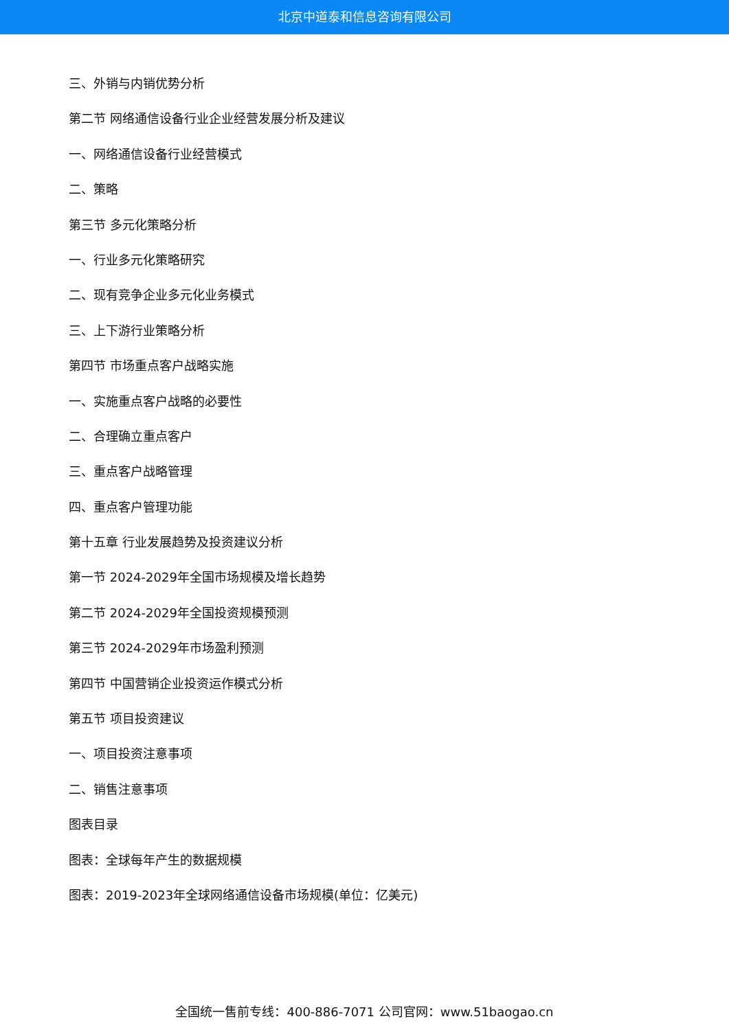北京中道泰和信息咨询有限公司
三、外销与内销优势分析
第二节 网络通信设备行业企业经营发展分析及建议
一、网络通信设备行业经营模式
二、策略
第三节 多元化策略分析
一、行业多元化策略研究
二、现有竞争企业多元化业务模式
三、上下游行业策略分析
第四节 市场重点客户战略实施
一、实施重点客户战略的必要性
二、合理确立重点客户
三、重点客户战略管理
四、重点客户管理功能
第十五章 行业发展趋势及投资建议分析
第一节 2024-2029年全国市场规模及增长趋势
第二节 2024-2029年全国投资规模预测
第三节 2024-2029年市场盈利预测
第四节 中国营销企业投资运作模式分析
第五节 项目投资建议
一、项目投资注意事项
二、销售注意事项
图表目录
图表：全球每年产生的数据规模
图表：2019-2023年全球网络通信设备市场规模(单位：亿美元)
全国统一售前专线：400-886-7071 公司官网：www.51baogao.cn